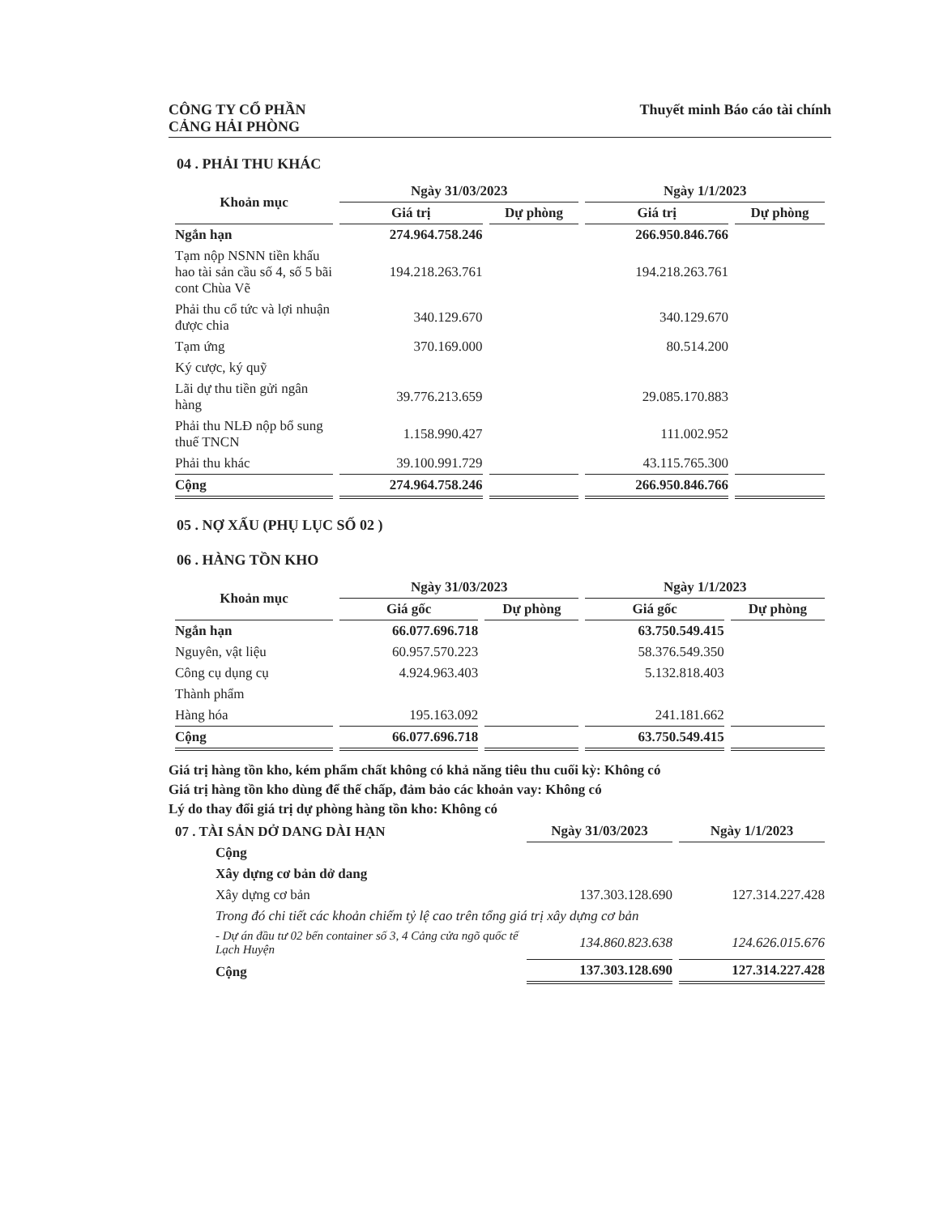CÔNG TY CỔ PHẦN
CẢNG HẢI PHÒNG
Thuyết minh Báo cáo tài chính
04 . PHẢI THU KHÁC
| Khoản mục | Ngày 31/03/2023 | | Ngày 1/1/2023 | |
| --- | --- | --- | --- | --- |
| | Giá trị | Dự phòng | Giá trị | Dự phòng |
| Ngắn hạn | 274.964.758.246 | | 266.950.846.766 | |
| Tạm nộp NSNN tiền khấu hao tài sản cầu số 4, số 5 bãi cont Chùa Vẽ | 194.218.263.761 | | 194.218.263.761 | |
| Phải thu cổ tức và lợi nhuận được chia | 340.129.670 | | 340.129.670 | |
| Tạm ứng | 370.169.000 | | 80.514.200 | |
| Ký cược, ký quỹ | | | | |
| Lãi dự thu tiền gửi ngân hàng | 39.776.213.659 | | 29.085.170.883 | |
| Phải thu NLĐ nộp bổ sung thuế TNCN | 1.158.990.427 | | 111.002.952 | |
| Phải thu khác | 39.100.991.729 | | 43.115.765.300 | |
| Cộng | 274.964.758.246 | | 266.950.846.766 | |
05 . NỢ XẤU (PHỤ LỤC SỐ 02 )
06 . HÀNG TỒN KHO
| Khoản mục | Ngày 31/03/2023 | | Ngày 1/1/2023 | |
| --- | --- | --- | --- | --- |
| | Giá gốc | Dự phòng | Giá gốc | Dự phòng |
| Ngắn hạn | 66.077.696.718 | | 63.750.549.415 | |
| Nguyên, vật liệu | 60.957.570.223 | | 58.376.549.350 | |
| Công cụ dụng cụ | 4.924.963.403 | | 5.132.818.403 | |
| Thành phẩm | | | | |
| Hàng hóa | 195.163.092 | | 241.181.662 | |
| Cộng | 66.077.696.718 | | 63.750.549.415 | |
Giá trị hàng tồn kho, kém phẩm chất không có khả năng tiêu thu cuối kỳ: Không có
Giá trị hàng tồn kho dùng để thế chấp, đảm bảo các khoản vay: Không có
Lý do thay đổi giá trị dự phòng hàng tồn kho: Không có
| 07 . TÀI SẢN DỞ DANG DÀI HẠN | Ngày 31/03/2023 | Ngày 1/1/2023 |
| --- | --- | --- |
| Cộng | | |
| Xây dựng cơ bản dở dang | | |
| Xây dựng cơ bản | 137.303.128.690 | 127.314.227.428 |
| Trong đó chi tiết các khoản chiếm tỷ lệ cao trên tổng giá trị xây dựng cơ bản | | |
| - Dự án đầu tư 02 bến container số 3, 4 Cảng cửa ngõ quốc tế Lạch Huyện | 134.860.823.638 | 124.626.015.676 |
| Cộng | 137.303.128.690 | 127.314.227.428 |